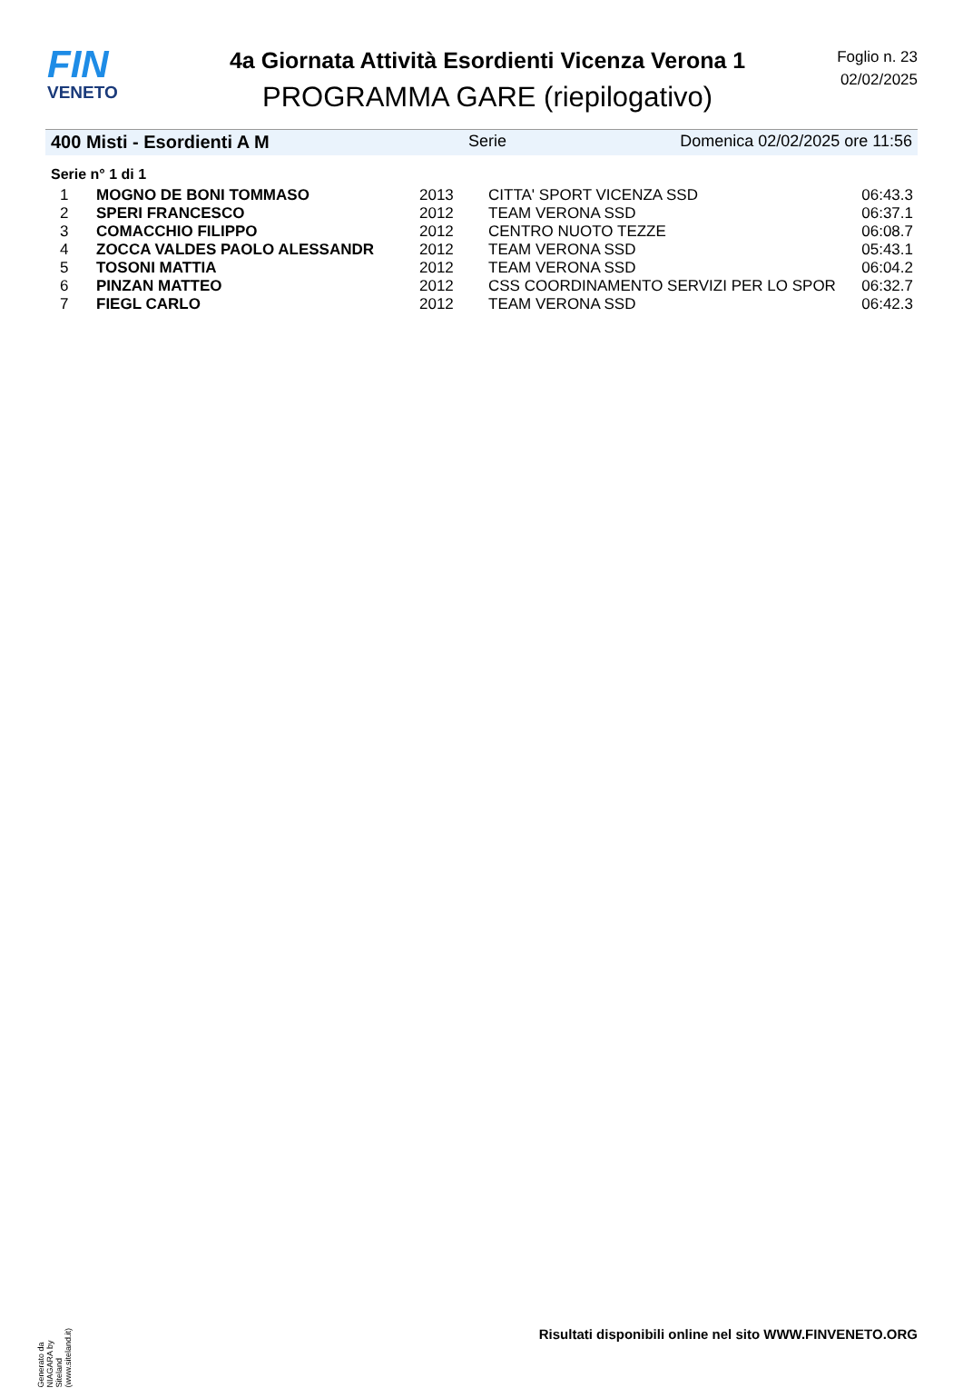FIN
VENETO
4a Giornata Attività Esordienti Vicenza Verona 1
PROGRAMMA GARE (riepilogativo)
Foglio n. 23
02/02/2025
400 Misti - Esordienti A M Serie Domenica 02/02/2025 ore 11:56
Serie n° 1 di 1
| 1 | MOGNO DE BONI TOMMASO | 2013 | CITTA' SPORT VICENZA SSD | 06:43.3 |
| 2 | SPERI FRANCESCO | 2012 | TEAM VERONA SSD | 06:37.1 |
| 3 | COMACCHIO FILIPPO | 2012 | CENTRO NUOTO TEZZE | 06:08.7 |
| 4 | ZOCCA VALDES PAOLO ALESSANDR | 2012 | TEAM VERONA SSD | 05:43.1 |
| 5 | TOSONI MATTIA | 2012 | TEAM VERONA SSD | 06:04.2 |
| 6 | PINZAN MATTEO | 2012 | CSS COORDINAMENTO SERVIZI PER LO SPOR | 06:32.7 |
| 7 | FIEGL CARLO | 2012 | TEAM VERONA SSD | 06:42.3 |
Generato da NIAGARA by Siteland (www.siteland.it)
Risultati disponibili online nel sito WWW.FINVENETO.ORG